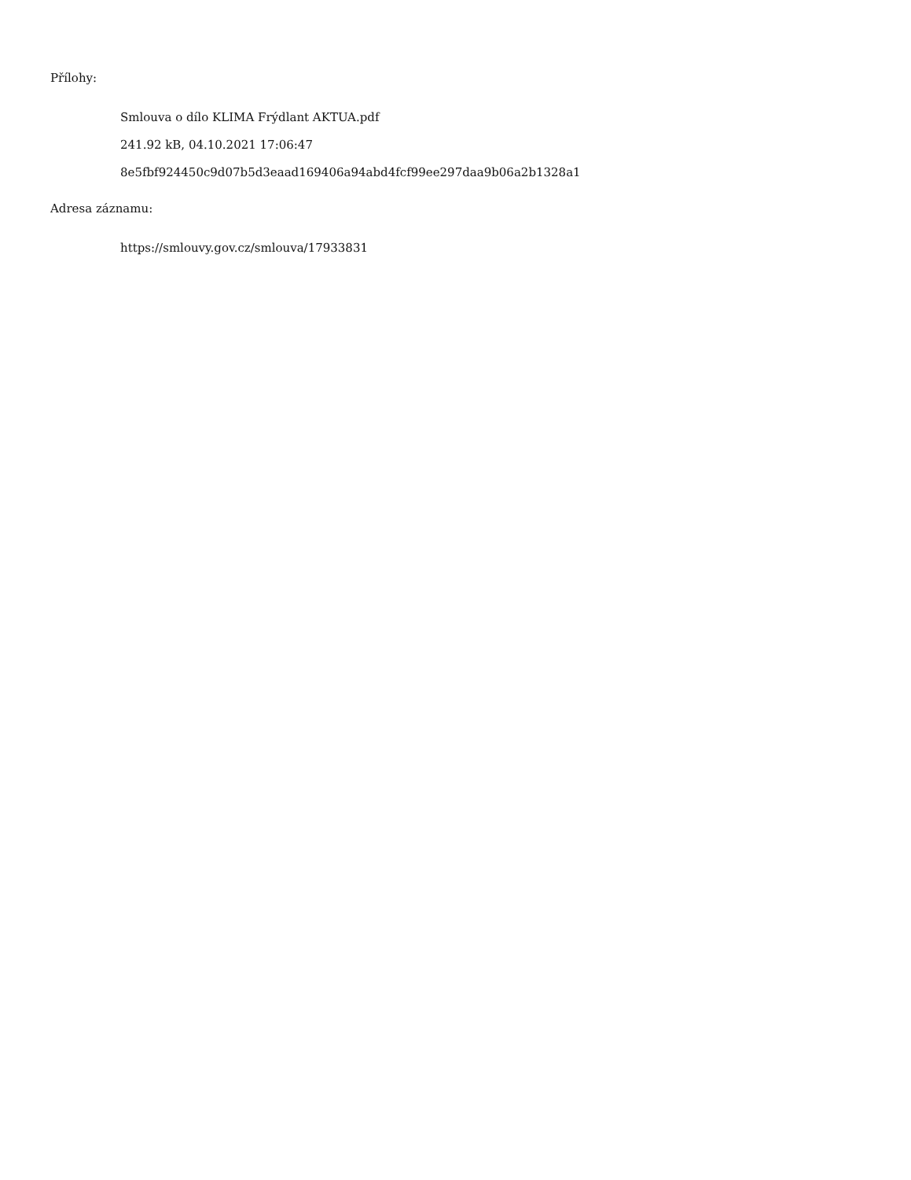Přílohy:
Smlouva o dílo KLIMA Frýdlant AKTUA.pdf
241.92 kB, 04.10.2021 17:06:47
8e5fbf924450c9d07b5d3eaad169406a94abd4fcf99ee297daa9b06a2b1328a1
Adresa záznamu:
https://smlouvy.gov.cz/smlouva/17933831